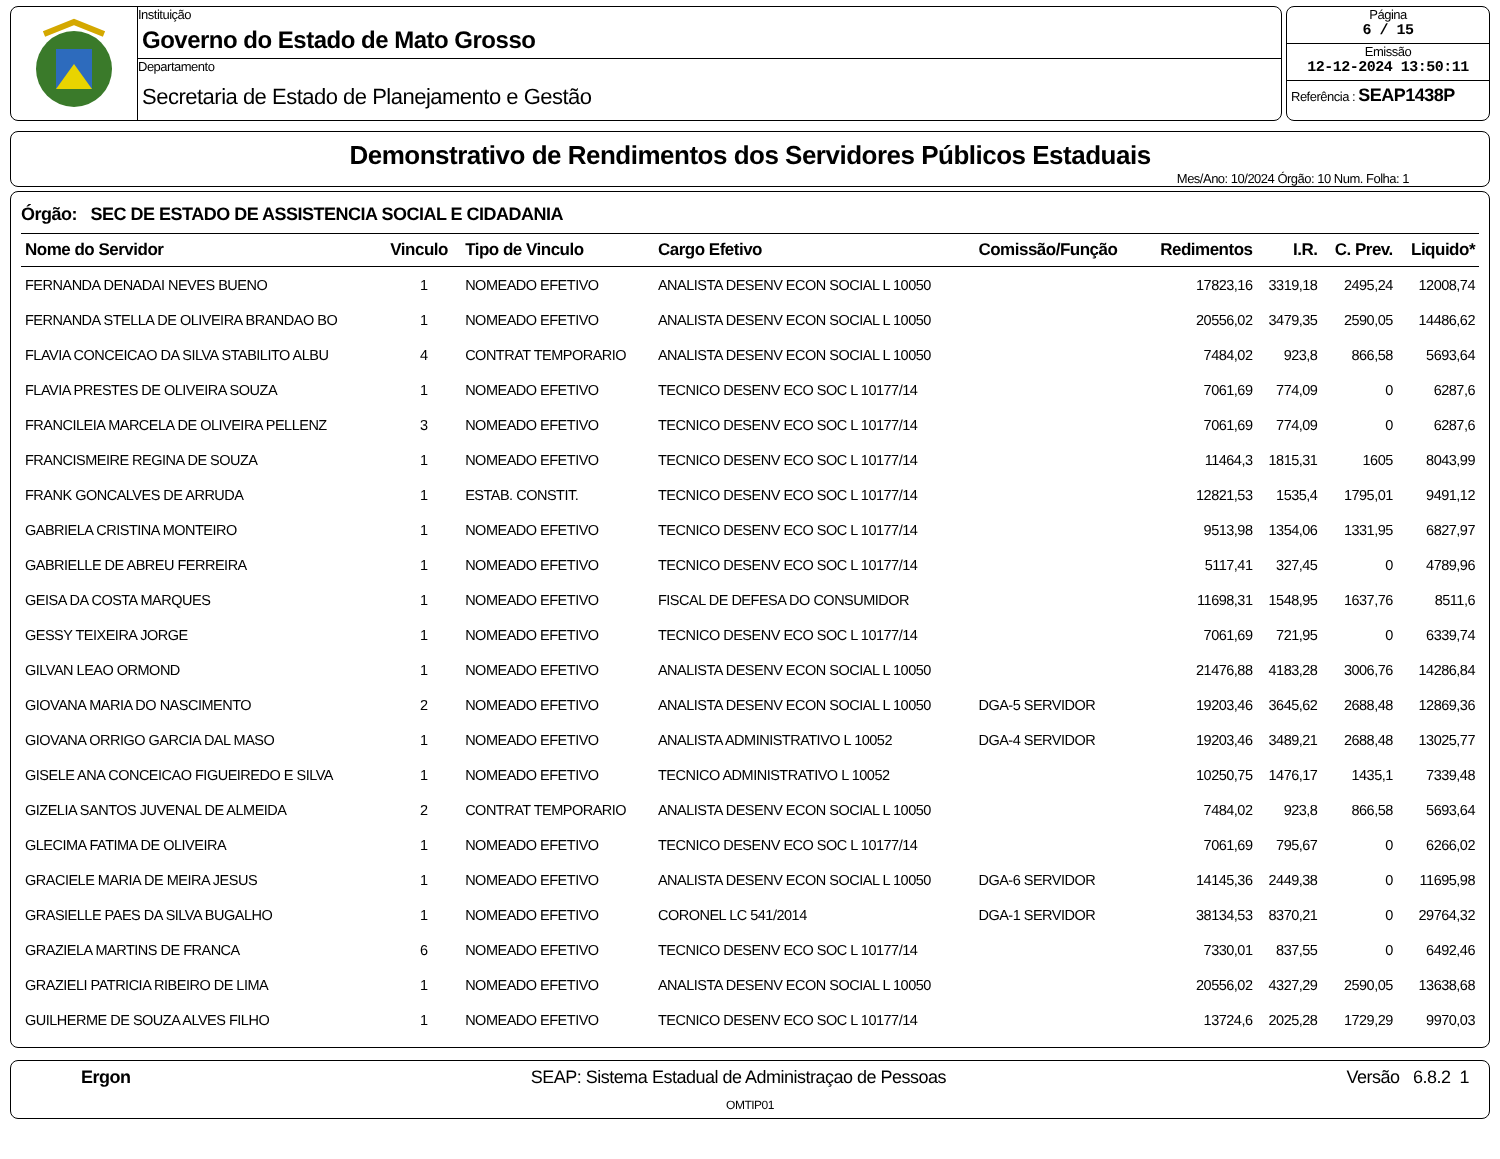Instituição
Governo do Estado de Mato Grosso
Departamento
Secretaria de Estado de Planejamento e Gestão
Página
6 / 15
Emissão
12-12-2024 13:50:11
Referência : SEAP1438P
Demonstrativo de Rendimentos dos Servidores Públicos Estaduais
Mes/Ano: 10/2024 Órgão: 10 Num. Folha: 1
Órgão: SEC DE ESTADO DE ASSISTENCIA SOCIAL E CIDADANIA
| Nome do Servidor | Vinculo | Tipo de Vinculo | Cargo Efetivo | Comissão/Função | Redimentos | I.R. | C. Prev. | Liquido* |
| --- | --- | --- | --- | --- | --- | --- | --- | --- |
| FERNANDA DENADAI NEVES BUENO | 1 | NOMEADO EFETIVO | ANALISTA DESENV ECON SOCIAL L 10050 | | 17823,16 | 3319,18 | 2495,24 | 12008,74 |
| FERNANDA STELLA DE OLIVEIRA BRANDAO BO | 1 | NOMEADO EFETIVO | ANALISTA DESENV ECON SOCIAL L 10050 | | 20556,02 | 3479,35 | 2590,05 | 14486,62 |
| FLAVIA CONCEICAO DA SILVA STABILITO ALBU | 4 | CONTRAT TEMPORARIO | ANALISTA DESENV ECON SOCIAL L 10050 | | 7484,02 | 923,8 | 866,58 | 5693,64 |
| FLAVIA PRESTES DE OLIVEIRA SOUZA | 1 | NOMEADO EFETIVO | TECNICO DESENV ECO SOC L 10177/14 | | 7061,69 | 774,09 | 0 | 6287,6 |
| FRANCILEIA MARCELA DE OLIVEIRA PELLENZ | 3 | NOMEADO EFETIVO | TECNICO DESENV ECO SOC L 10177/14 | | 7061,69 | 774,09 | 0 | 6287,6 |
| FRANCISMEIRE REGINA DE SOUZA | 1 | NOMEADO EFETIVO | TECNICO DESENV ECO SOC L 10177/14 | | 11464,3 | 1815,31 | 1605 | 8043,99 |
| FRANK GONCALVES DE ARRUDA | 1 | ESTAB. CONSTIT. | TECNICO DESENV ECO SOC L 10177/14 | | 12821,53 | 1535,4 | 1795,01 | 9491,12 |
| GABRIELA CRISTINA MONTEIRO | 1 | NOMEADO EFETIVO | TECNICO DESENV ECO SOC L 10177/14 | | 9513,98 | 1354,06 | 1331,95 | 6827,97 |
| GABRIELLE DE ABREU FERREIRA | 1 | NOMEADO EFETIVO | TECNICO DESENV ECO SOC L 10177/14 | | 5117,41 | 327,45 | 0 | 4789,96 |
| GEISA DA COSTA MARQUES | 1 | NOMEADO EFETIVO | FISCAL DE DEFESA DO CONSUMIDOR | | 11698,31 | 1548,95 | 1637,76 | 8511,6 |
| GESSY TEIXEIRA JORGE | 1 | NOMEADO EFETIVO | TECNICO DESENV ECO SOC L 10177/14 | | 7061,69 | 721,95 | 0 | 6339,74 |
| GILVAN LEAO ORMOND | 1 | NOMEADO EFETIVO | ANALISTA DESENV ECON SOCIAL L 10050 | | 21476,88 | 4183,28 | 3006,76 | 14286,84 |
| GIOVANA MARIA DO NASCIMENTO | 2 | NOMEADO EFETIVO | ANALISTA DESENV ECON SOCIAL L 10050 | DGA-5 SERVIDOR | 19203,46 | 3645,62 | 2688,48 | 12869,36 |
| GIOVANA ORRIGO GARCIA DAL MASO | 1 | NOMEADO EFETIVO | ANALISTA ADMINISTRATIVO L 10052 | DGA-4 SERVIDOR | 19203,46 | 3489,21 | 2688,48 | 13025,77 |
| GISELE ANA CONCEICAO FIGUEIREDO E SILVA | 1 | NOMEADO EFETIVO | TECNICO ADMINISTRATIVO L 10052 | | 10250,75 | 1476,17 | 1435,1 | 7339,48 |
| GIZELIA SANTOS JUVENAL DE ALMEIDA | 2 | CONTRAT TEMPORARIO | ANALISTA DESENV ECON SOCIAL L 10050 | | 7484,02 | 923,8 | 866,58 | 5693,64 |
| GLECIMA FATIMA DE OLIVEIRA | 1 | NOMEADO EFETIVO | TECNICO DESENV ECO SOC L 10177/14 | | 7061,69 | 795,67 | 0 | 6266,02 |
| GRACIELE MARIA DE MEIRA JESUS | 1 | NOMEADO EFETIVO | ANALISTA DESENV ECON SOCIAL L 10050 | DGA-6 SERVIDOR | 14145,36 | 2449,38 | 0 | 11695,98 |
| GRASIELLE PAES DA SILVA BUGALHO | 1 | NOMEADO EFETIVO | CORONEL LC 541/2014 | DGA-1 SERVIDOR | 38134,53 | 8370,21 | 0 | 29764,32 |
| GRAZIELA MARTINS DE FRANCA | 6 | NOMEADO EFETIVO | TECNICO DESENV ECO SOC L 10177/14 | | 7330,01 | 837,55 | 0 | 6492,46 |
| GRAZIELI PATRICIA RIBEIRO DE LIMA | 1 | NOMEADO EFETIVO | ANALISTA DESENV ECON SOCIAL L 10050 | | 20556,02 | 4327,29 | 2590,05 | 13638,68 |
| GUILHERME DE SOUZA ALVES FILHO | 1 | NOMEADO EFETIVO | TECNICO DESENV ECO SOC L 10177/14 | | 13724,6 | 2025,28 | 1729,29 | 9970,03 |
Ergon SEAP: Sistema Estadual de Administraçao de Pessoas Versão 6.8.2 1
OMTIP01